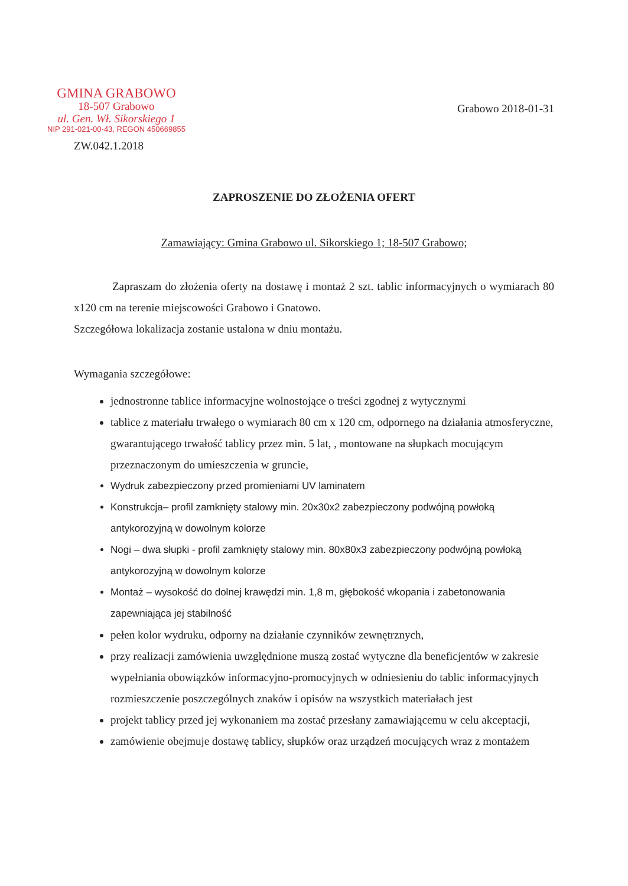GMINA GRABOWO
18-507 Grabowo
ul. Gen. Wł. Sikorskiego 1
NIP 291-021-00-43, REGON 450669855
Grabowo 2018-01-31
ZW.042.1.2018
ZAPROSZENIE DO ZŁOŻENIA OFERT
Zamawiający: Gmina Grabowo ul. Sikorskiego 1; 18-507 Grabowo;
Zapraszam do złożenia oferty na dostawę i montaż 2 szt. tablic informacyjnych o wymiarach 80 x120 cm na terenie miejscowości Grabowo i Gnatowo.
Szczegółowa lokalizacja zostanie ustalona w dniu montażu.
Wymagania szczegółowe:
jednostronne tablice informacyjne wolnostojące o treści zgodnej z wytycznymi
tablice z materiału trwałego o wymiarach 80 cm x 120 cm, odpornego na działania atmosferyczne, gwarantującego trwałość tablicy przez min. 5 lat, , montowane na słupkach mocującym przeznaczonym do umieszczenia w gruncie,
Wydruk zabezpieczony przed promieniami UV laminatem
Konstrukcja– profil zamknięty stalowy min. 20x30x2 zabezpieczony podwójną powłoką antykorozyjną w dowolnym kolorze
Nogi – dwa słupki - profil zamknięty stalowy min. 80x80x3 zabezpieczony podwójną powłoką antykorozyjną w dowolnym kolorze
Montaż – wysokość do dolnej krawędzi min. 1,8 m, głębokość wkopania i zabetonowania zapewniająca jej stabilność
pełen kolor wydruku, odporny na działanie czynników zewnętrznych,
przy realizacji zamówienia uwzględnione muszą zostać wytyczne dla beneficjentów w zakresie wypełniania obowiązków informacyjno-promocyjnych w odniesieniu do tablic informacyjnych rozmieszczenie poszczególnych znaków i opisów na wszystkich materiałach jest
projekt tablicy przed jej wykonaniem ma zostać przesłany zamawiającemu w celu akceptacji,
zamówienie obejmuje dostawę tablicy, słupków oraz urządzeń mocujących wraz z montażem